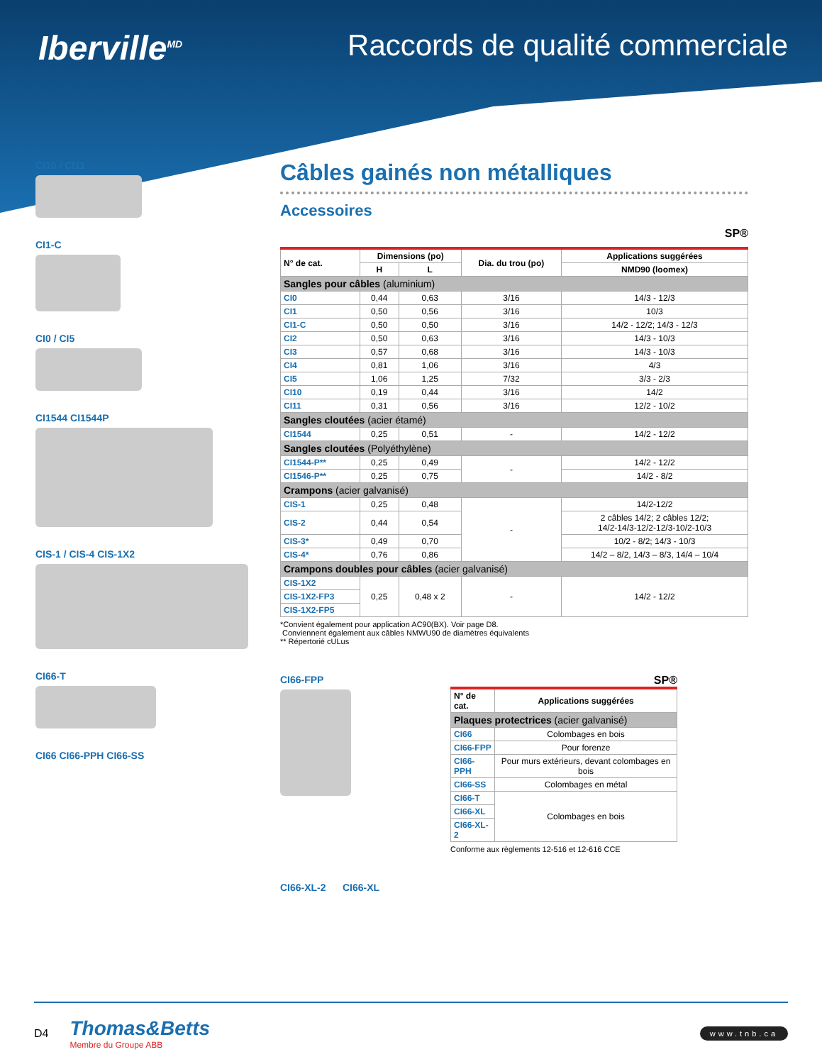Iberville<sup>MD</sup>
Raccords de qualité commerciale
CI10 / CI11
CI1-C
CI0 / CI5
CI1544 CI1544P
CIS-1 / CIS-4 CIS-1X2
CI66-T
CI66 CI66-PPH CI66-SS
Câbles gainés non métalliques
Accessoires
SP®
| N° de cat. | Dimensions (po) | | Dia. du trou (po) | Applications suggérées |
| --- | --- | --- | --- | --- |
| | H | L | | NMD90 (loomex) |
| Sangles pour câbles (aluminium) | | | | |
| CI0 | 0,44 | 0,63 | 3/16 | 14/3 - 12/3 |
| CI1 | 0,50 | 0,56 | 3/16 | 10/3 |
| CI1-C | 0,50 | 0,50 | 3/16 | 14/2 - 12/2; 14/3 - 12/3 |
| CI2 | 0,50 | 0,63 | 3/16 | 14/3 - 10/3 |
| CI3 | 0,57 | 0,68 | 3/16 | 14/3 - 10/3 |
| CI4 | 0,81 | 1,06 | 3/16 | 4/3 |
| CI5 | 1,06 | 1,25 | 7/32 | 3/3 - 2/3 |
| CI10 | 0,19 | 0,44 | 3/16 | 14/2 |
| CI11 | 0,31 | 0,56 | 3/16 | 12/2 - 10/2 |
| Sangles cloutées (acier étamé) | | | | |
| CI1544 | 0,25 | 0,51 | - | 14/2 - 12/2 |
| Sangles cloutées (Polyéthylène) | | | | |
| CI1544-P** | 0,25 | 0,49 | - | 14/2 - 12/2 |
| CI1546-P** | 0,25 | 0,75 | | 14/2 - 8/2 |
| Crampons (acier galvanisé) | | | | |
| CIS-1 | 0,25 | 0,48 | - | 14/2-12/2 |
| CIS-2 | 0,44 | 0,54 | | 2 câbles 14/2; 2 câbles 12/2; 14/2-14/3-12/2-12/3-10/2-10/3 |
| CIS-3* | 0,49 | 0,70 | | 10/2 - 8/2; 14/3 - 10/3 |
| CIS-4* | 0,76 | 0,86 | | 14/2 – 8/2, 14/3 – 8/3, 14/4 – 10/4 |
| Crampons doubles pour câbles (acier galvanisé) | | | | |
| CIS-1X2 | 0,25 | 0,48 x 2 | - | 14/2 - 12/2 |
| CIS-1X2-FP3 | | | | |
| CIS-1X2-FP5 | | | | |
*Convient également pour application AC90(BX). Voir page D8.
Conviennent également aux câbles NMWU90 de diamètres équivalents
** Répertorié cULus
CI66-FPP SP®
| N° de cat. | Applications suggérées |
| --- | --- |
| Plaques protectrices (acier galvanisé) | |
| CI66 | Colombages en bois |
| CI66-FPP | Pour forenze |
| CI66-PPH | Pour murs extérieurs, devant colombages en bois |
| CI66-SS | Colombages en métal |
| CI66-T | Colombages en bois |
| CI66-XL | |
| CI66-XL-2 | |
Conforme aux règlements 12-516 et 12-616 CCE
CI66-XL-2 CI66-XL
D4
Thomas&Betts
Membre du Groupe ABB
www.tnb.ca